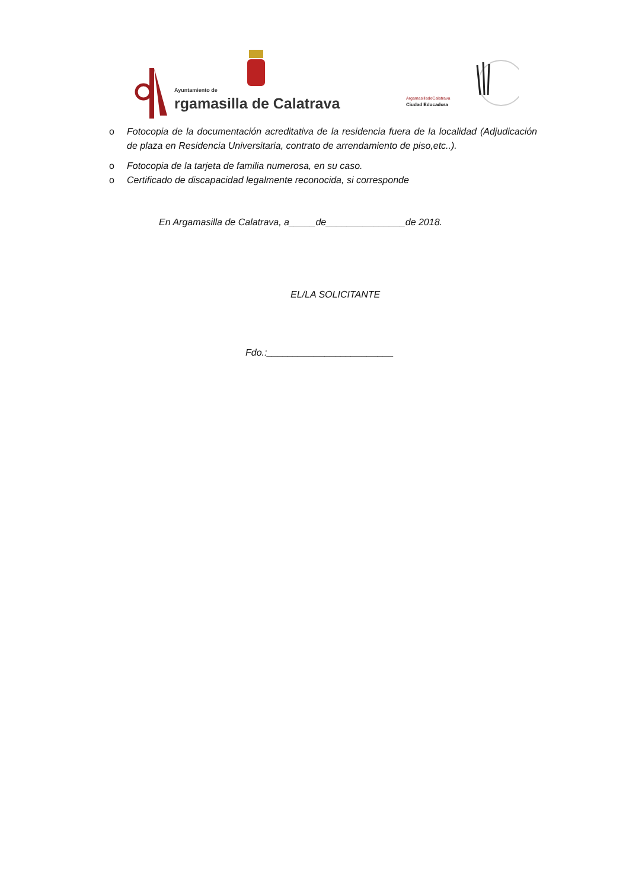Ayuntamiento de
rgamasilla de Calatrava
ArgamasilladeCalatrava
Ciudad Educadora
o Fotocopia de la documentación acreditativa de la residencia fuera de la localidad (Adjudicación de plaza en Residencia Universitaria, contrato de arrendamiento de piso,etc..).
o Fotocopia de la tarjeta de familia numerosa, en su caso.
o Certificado de discapacidad legalmente reconocida, si corresponde
En Argamasilla de Calatrava, a_____de_______________de 2018.
EL/LA SOLICITANTE
Fdo.:________________________